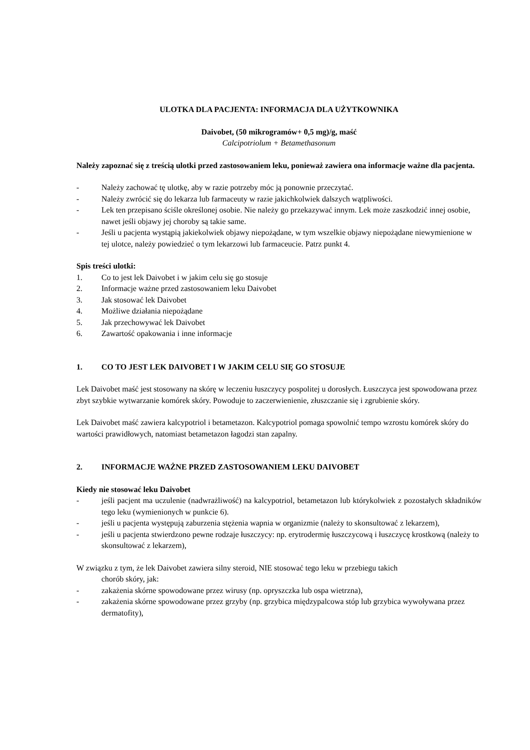ULOTKA DLA PACJENTA: INFORMACJA DLA UŻYTKOWNIKA
Daivobet, (50 mikrogramów+ 0,5 mg)/g, maść
Calcipotriolum + Betamethasonum
Należy zapoznać się z treścią ulotki przed zastosowaniem leku, ponieważ zawiera ona informacje ważne dla pacjenta.
- Należy zachować tę ulotkę, aby w razie potrzeby móc ją ponownie przeczytać.
- Należy zwrócić się do lekarza lub farmaceuty w razie jakichkolwiek dalszych wątpliwości.
- Lek ten przepisano ściśle określonej osobie. Nie należy go przekazywać innym. Lek może zaszkodzić innej osobie, nawet jeśli objawy jej choroby są takie same.
- Jeśli u pacjenta wystąpią jakiekolwiek objawy niepożądane, w tym wszelkie objawy niepożądane niewymienione w tej ulotce, należy powiedzieć o tym lekarzowi lub farmaceucie. Patrz punkt 4.
Spis treści ulotki:
1. Co to jest lek Daivobet i w jakim celu się go stosuje
2. Informacje ważne przed zastosowaniem leku Daivobet
3. Jak stosować lek Daivobet
4. Możliwe działania niepożądane
5. Jak przechowywać lek Daivobet
6. Zawartość opakowania i inne informacje
1. CO TO JEST LEK DAIVOBET I W JAKIM CELU SIĘ GO STOSUJE
Lek Daivobet maść jest stosowany na skórę w leczeniu łuszczycy pospolitej u dorosłych. Łuszczyca jest spowodowana przez zbyt szybkie wytwarzanie komórek skóry. Powoduje to zaczerwienienie, złuszczanie się i zgrubienie skóry.
Lek Daivobet maść zawiera kalcypotriol i betametazon. Kalcypotriol pomaga spowolnić tempo wzrostu komórek skóry do wartości prawidłowych, natomiast betametazon łagodzi stan zapalny.
2. INFORMACJE WAŻNE PRZED ZASTOSOWANIEM LEKU DAIVOBET
Kiedy nie stosować leku Daivobet
- jeśli pacjent ma uczulenie (nadwrażliwość) na kalcypotriol, betametazon lub którykolwiek z pozostałych składników tego leku (wymienionych w punkcie 6).
- jeśli u pacjenta występują zaburzenia stężenia wapnia w organizmie (należy to skonsultować z lekarzem),
- jeśli u pacjenta stwierdzono pewne rodzaje łuszczycy: np. erytrodermię łuszczycową i łuszczycę krostkową (należy to skonsultować z lekarzem),
W związku z tym, że lek Daivobet zawiera silny steroid, NIE stosować tego leku w przebiegu takich
chorób skóry, jak:
- zakażenia skórne spowodowane przez wirusy (np. opryszczka lub ospa wietrzna),
- zakażenia skórne spowodowane przez grzyby (np. grzybica międzypalcowa stóp lub grzybica wywoływana przez dermatofity),